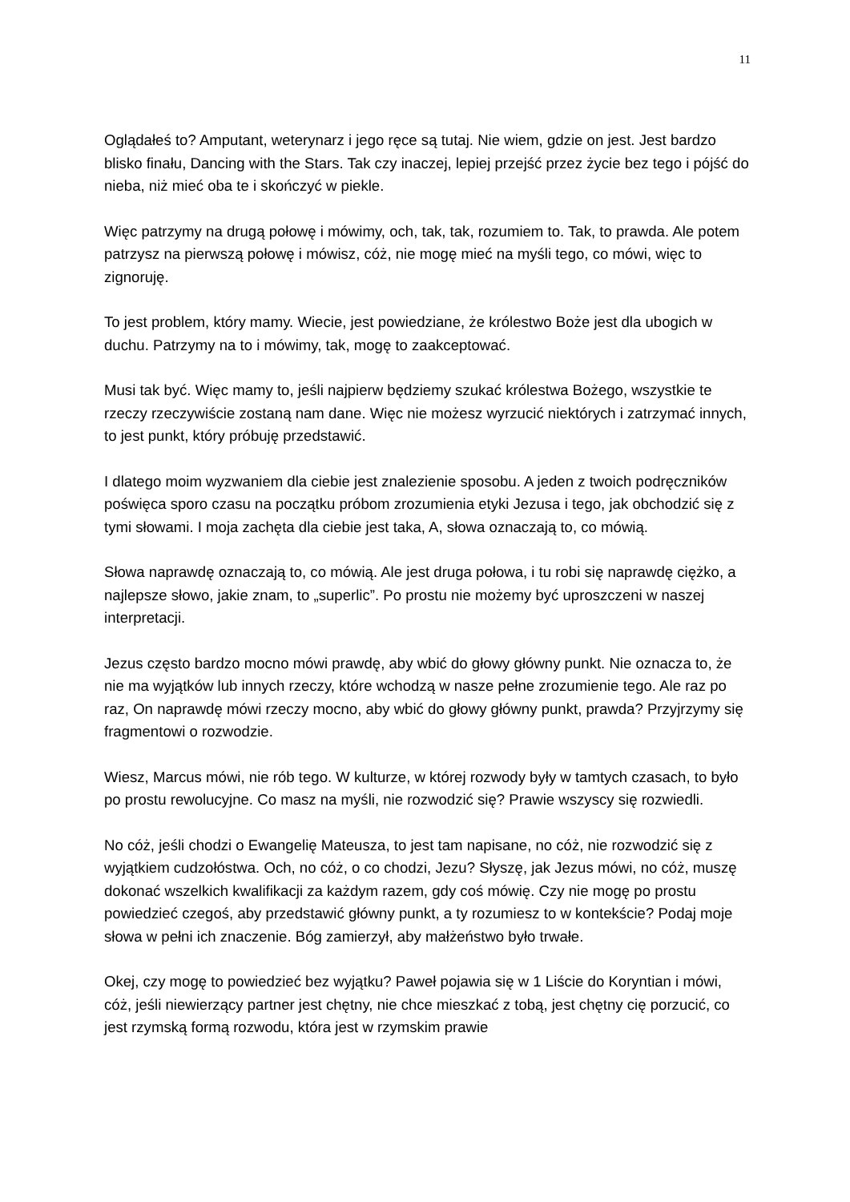11
Oglądałeś to? Amputant, weterynarz i jego ręce są tutaj. Nie wiem, gdzie on jest. Jest bardzo blisko finału, Dancing with the Stars. Tak czy inaczej, lepiej przejść przez życie bez tego i pójść do nieba, niż mieć oba te i skończyć w piekle.
Więc patrzymy na drugą połowę i mówimy, och, tak, tak, rozumiem to. Tak, to prawda. Ale potem patrzysz na pierwszą połowę i mówisz, cóż, nie mogę mieć na myśli tego, co mówi, więc to zignoruję.
To jest problem, który mamy. Wiecie, jest powiedziane, że królestwo Boże jest dla ubogich w duchu. Patrzymy na to i mówimy, tak, mogę to zaakceptować.
Musi tak być. Więc mamy to, jeśli najpierw będziemy szukać królestwa Bożego, wszystkie te rzeczy rzeczywiście zostaną nam dane. Więc nie możesz wyrzucić niektórych i zatrzymać innych, to jest punkt, który próbuję przedstawić.
I dlatego moim wyzwaniem dla ciebie jest znalezienie sposobu. A jeden z twoich podręczników poświęca sporo czasu na początku próbom zrozumienia etyki Jezusa i tego, jak obchodzić się z tymi słowami. I moja zachęta dla ciebie jest taka, A, słowa oznaczają to, co mówią.
Słowa naprawdę oznaczają to, co mówią. Ale jest druga połowa, i tu robi się naprawdę ciężko, a najlepsze słowo, jakie znam, to „superlic”. Po prostu nie możemy być uproszczeni w naszej interpretacji.
Jezus często bardzo mocno mówi prawdę, aby wbić do głowy główny punkt. Nie oznacza to, że nie ma wyjątków lub innych rzeczy, które wchodzą w nasze pełne zrozumienie tego. Ale raz po raz, On naprawdę mówi rzeczy mocno, aby wbić do głowy główny punkt, prawda? Przyjrzymy się fragmentowi o rozwodzie.
Wiesz, Marcus mówi, nie rób tego. W kulturze, w której rozwody były w tamtych czasach, to było po prostu rewolucyjne. Co masz na myśli, nie rozwodzić się? Prawie wszyscy się rozwiedli.
No cóż, jeśli chodzi o Ewangelię Mateusza, to jest tam napisane, no cóż, nie rozwodzić się z wyjątkiem cudzołóstwa. Och, no cóż, o co chodzi, Jezu? Słyszę, jak Jezus mówi, no cóż, muszę dokonać wszelkich kwalifikacji za każdym razem, gdy coś mówię. Czy nie mogę po prostu powiedzieć czegoś, aby przedstawić główny punkt, a ty rozumiesz to w kontekście? Podaj moje słowa w pełni ich znaczenie. Bóg zamierzył, aby małżeństwo było trwałe.
Okej, czy mogę to powiedzieć bez wyjątku? Paweł pojawia się w 1 Liście do Koryntian i mówi, cóż, jeśli niewierzący partner jest chętny, nie chce mieszkać z tobą, jest chętny cię porzucić, co jest rzymską formą rozwodu, która jest w rzymskim prawie